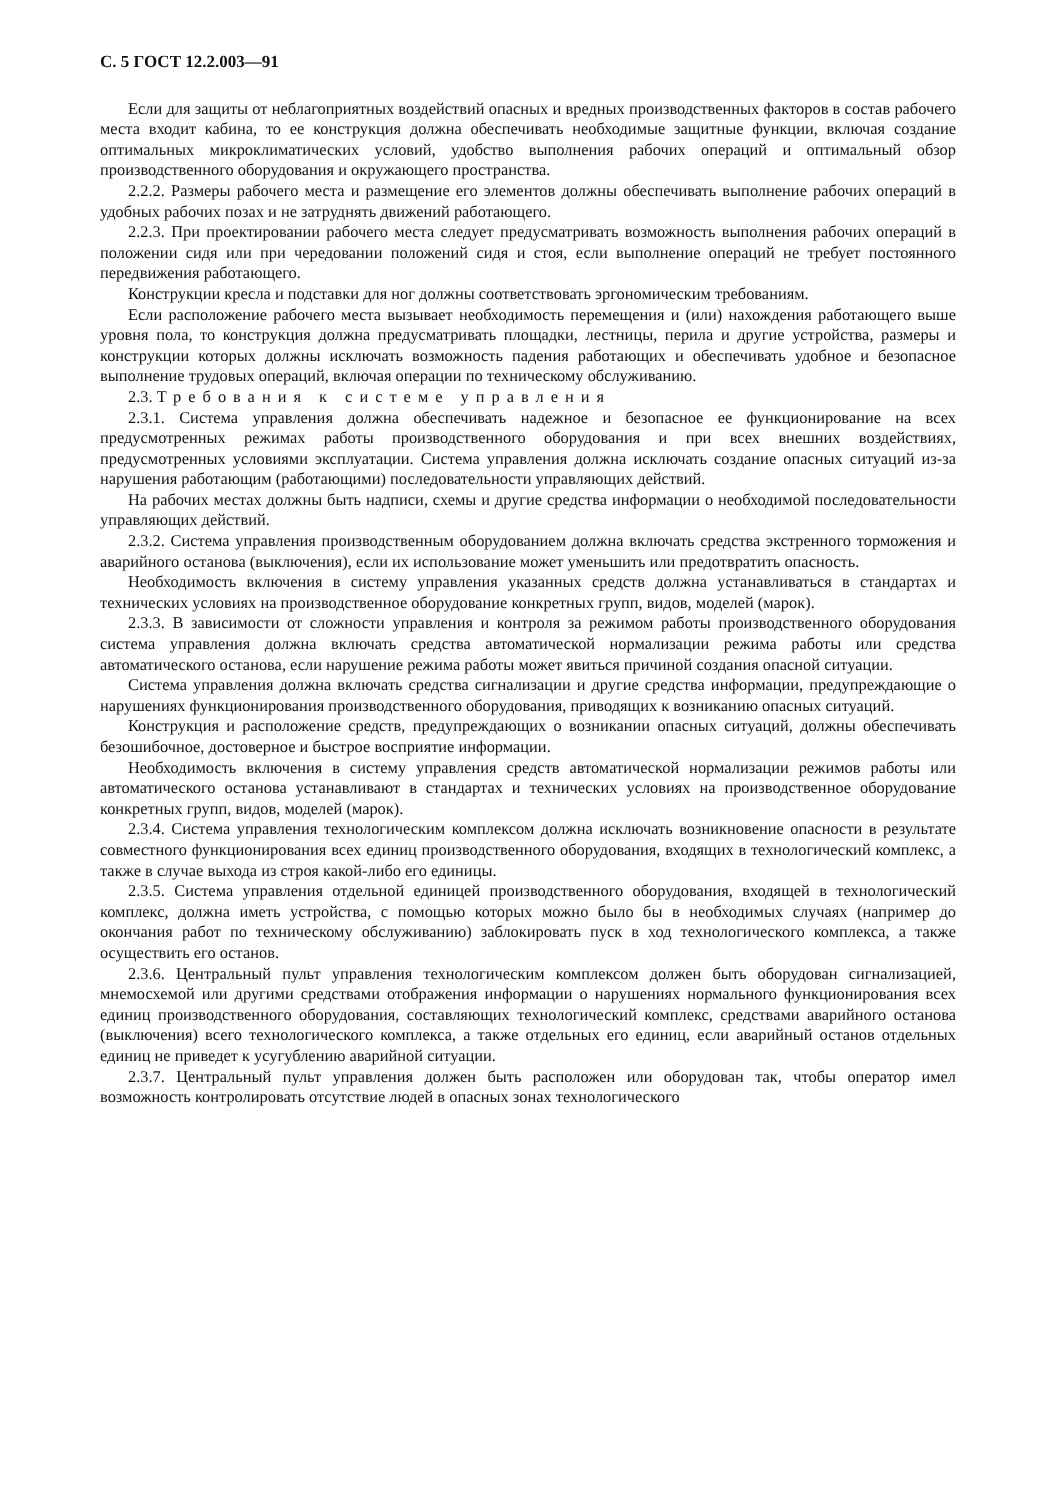С. 5 ГОСТ 12.2.003—91
Если для защиты от неблагоприятных воздействий опасных и вредных производственных факторов в состав рабочего места входит кабина, то ее конструкция должна обеспечивать необходимые защитные функции, включая создание оптимальных микроклиматических условий, удобство выполнения рабочих операций и оптимальный обзор производственного оборудования и окружающего пространства.
2.2.2. Размеры рабочего места и размещение его элементов должны обеспечивать выполнение рабочих операций в удобных рабочих позах и не затруднять движений работающего.
2.2.3. При проектировании рабочего места следует предусматривать возможность выполнения рабочих операций в положении сидя или при чередовании положений сидя и стоя, если выполнение операций не требует постоянного передвижения работающего.
Конструкции кресла и подставки для ног должны соответствовать эргономическим требованиям.
Если расположение рабочего места вызывает необходимость перемещения и (или) нахождения работающего выше уровня пола, то конструкция должна предусматривать площадки, лестницы, перила и другие устройства, размеры и конструкции которых должны исключать возможность падения работающих и обеспечивать удобное и безопасное выполнение трудовых операций, включая операции по техническому обслуживанию.
2.3. Требования к системе управления
2.3.1. Система управления должна обеспечивать надежное и безопасное ее функционирование на всех предусмотренных режимах работы производственного оборудования и при всех внешних воздействиях, предусмотренных условиями эксплуатации. Система управления должна исключать создание опасных ситуаций из-за нарушения работающим (работающими) последовательности управляющих действий.
На рабочих местах должны быть надписи, схемы и другие средства информации о необходимой последовательности управляющих действий.
2.3.2. Система управления производственным оборудованием должна включать средства экстренного торможения и аварийного останова (выключения), если их использование может уменьшить или предотвратить опасность.
Необходимость включения в систему управления указанных средств должна устанавливаться в стандартах и технических условиях на производственное оборудование конкретных групп, видов, моделей (марок).
2.3.3. В зависимости от сложности управления и контроля за режимом работы производственного оборудования система управления должна включать средства автоматической нормализации режима работы или средства автоматического останова, если нарушение режима работы может явиться причиной создания опасной ситуации.
Система управления должна включать средства сигнализации и другие средства информации, предупреждающие о нарушениях функционирования производственного оборудования, приводящих к возниканию опасных ситуаций.
Конструкция и расположение средств, предупреждающих о возникании опасных ситуаций, должны обеспечивать безошибочное, достоверное и быстрое восприятие информации.
Необходимость включения в систему управления средств автоматической нормализации режимов работы или автоматического останова устанавливают в стандартах и технических условиях на производственное оборудование конкретных групп, видов, моделей (марок).
2.3.4. Система управления технологическим комплексом должна исключать возникновение опасности в результате совместного функционирования всех единиц производственного оборудования, входящих в технологический комплекс, а также в случае выхода из строя какой-либо его единицы.
2.3.5. Система управления отдельной единицей производственного оборудования, входящей в технологический комплекс, должна иметь устройства, с помощью которых можно было бы в необходимых случаях (например до окончания работ по техническому обслуживанию) заблокировать пуск в ход технологического комплекса, а также осуществить его останов.
2.3.6. Центральный пульт управления технологическим комплексом должен быть оборудован сигнализацией, мнемосхемой или другими средствами отображения информации о нарушениях нормального функционирования всех единиц производственного оборудования, составляющих технологический комплекс, средствами аварийного останова (выключения) всего технологического комплекса, а также отдельных его единиц, если аварийный останов отдельных единиц не приведет к усугублению аварийной ситуации.
2.3.7. Центральный пульт управления должен быть расположен или оборудован так, чтобы оператор имел возможность контролировать отсутствие людей в опасных зонах технологического